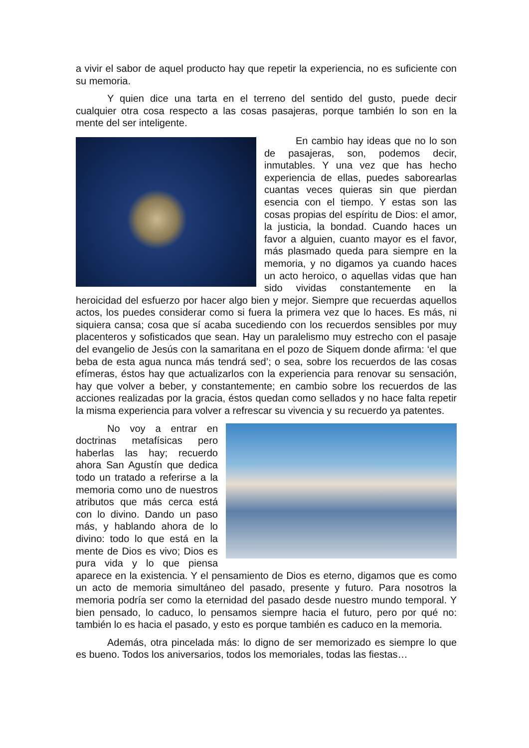a vivir el sabor de aquel producto hay que repetir la experiencia, no es suficiente con su memoria.
Y quien dice una tarta en el terreno del sentido del gusto, puede decir cualquier otra cosa respecto a las cosas pasajeras, porque también lo son en la mente del ser inteligente.
En cambio hay ideas que no lo son de pasajeras, son, podemos decir, inmutables. Y una vez que has hecho experiencia de ellas, puedes saborearlas cuantas veces quieras sin que pierdan esencia con el tiempo. Y estas son las cosas propias del espíritu de Dios: el amor, la justicia, la bondad. Cuando haces un favor a alguien, cuanto mayor es el favor, más plasmado queda para siempre en la memoria, y no digamos ya cuando haces un acto heroico, o aquellas vidas que han sido vividas constantemente en la heroicidad del esfuerzo por hacer algo bien y mejor. Siempre que recuerdas aquellos actos, los puedes considerar como si fuera la primera vez que lo haces. Es más, ni siquiera cansa; cosa que sí acaba sucediendo con los recuerdos sensibles por muy placenteros y sofisticados que sean. Hay un paralelismo muy estrecho con el pasaje del evangelio de Jesús con la samaritana en el pozo de Siquem donde afirma: ‘el que beba de esta agua nunca más tendrá sed’; o sea, sobre los recuerdos de las cosas efímeras, éstos hay que actualizarlos con la experiencia para renovar su sensación, hay que volver a beber, y constantemente; en cambio sobre los recuerdos de las acciones realizadas por la gracia, éstos quedan como sellados y no hace falta repetir la misma experiencia para volver a refrescar su vivencia y su recuerdo ya patentes.
No voy a entrar en doctrinas metafísicas pero haberlas las hay; recuerdo ahora San Agustín que dedica todo un tratado a referirse a la memoria como uno de nuestros atributos que más cerca está con lo divino. Dando un paso más, y hablando ahora de lo divino: todo lo que está en la mente de Dios es vivo; Dios es pura vida y lo que piensa aparece en la existencia. Y el pensamiento de Dios es eterno, digamos que es como un acto de memoria simultáneo del pasado, presente y futuro. Para nosotros la memoria podría ser como la eternidad del pasado desde nuestro mundo temporal. Y bien pensado, lo caduco, lo pensamos siempre hacia el futuro, pero por qué no: también lo es hacia el pasado, y esto es porque también es caduco en la memoria.
Además, otra pincelada más: lo digno de ser memorizado es siempre lo que es bueno. Todos los aniversarios, todos los memoriales, todas las fiestas…